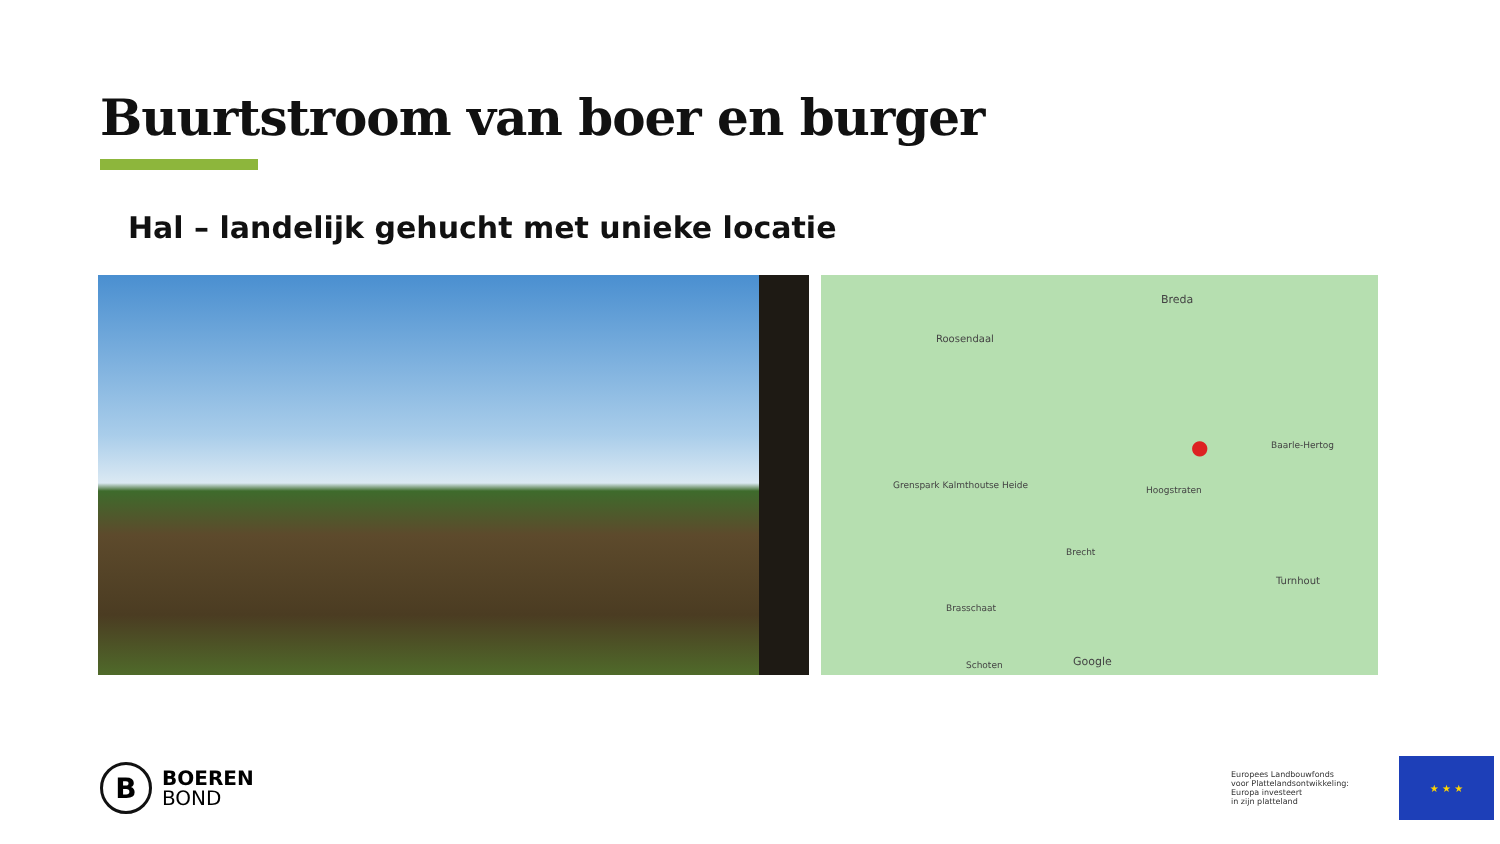Buurtstroom van boer en burger
Hal – landelijk gehucht met unieke locatie
Breda
Roosendaal
Grenspark Kalmthoutse Heide Hoogstraten
Baarle-Hertog
Turnhout
Brecht
Brasschaat
Schoten Google
●
B
BOEREN
BOND
Europees Landbouwfonds
voor Plattelandsontwikkeling:
Europa investeert
in zijn platteland
★ ★ ★